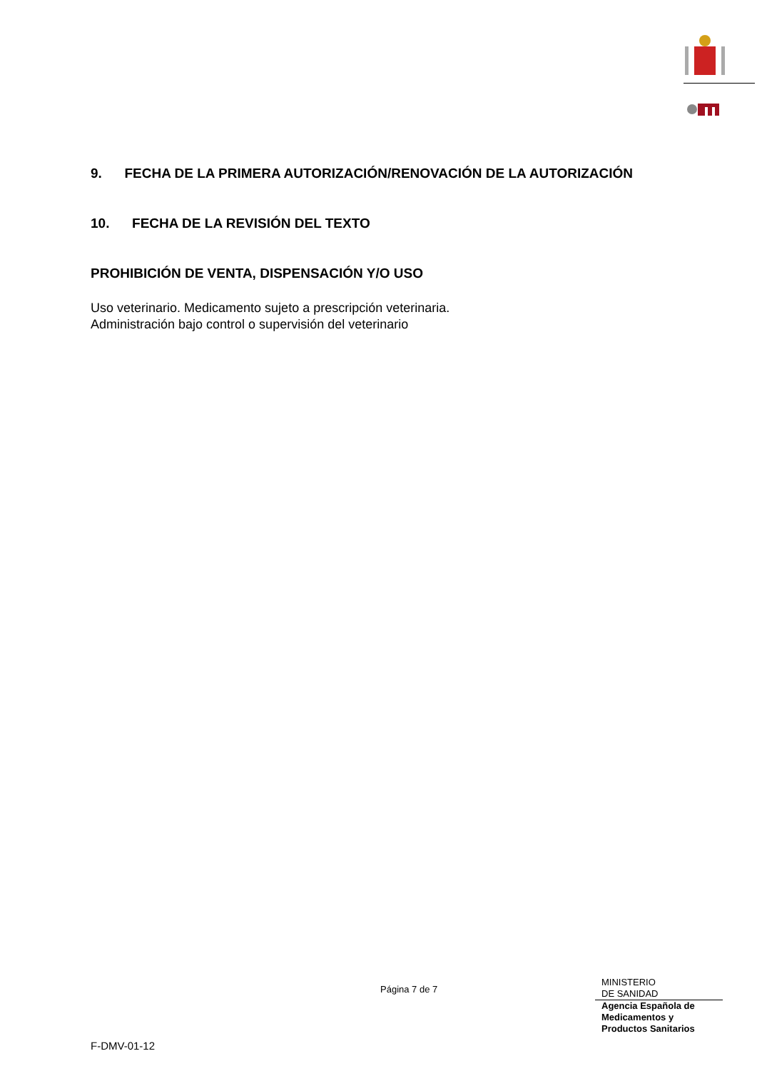9. FECHA DE LA PRIMERA AUTORIZACIÓN/RENOVACIÓN DE LA AUTORIZACIÓN
10. FECHA DE LA REVISIÓN DEL TEXTO
PROHIBICIÓN DE VENTA, DISPENSACIÓN Y/O USO
Uso veterinario. Medicamento sujeto a prescripción veterinaria.
Administración bajo control o supervisión del veterinario
Página 7 de 7
MINISTERIO
DE SANIDAD
Agencia Española de
Medicamentos y
Productos Sanitarios
F-DMV-01-12